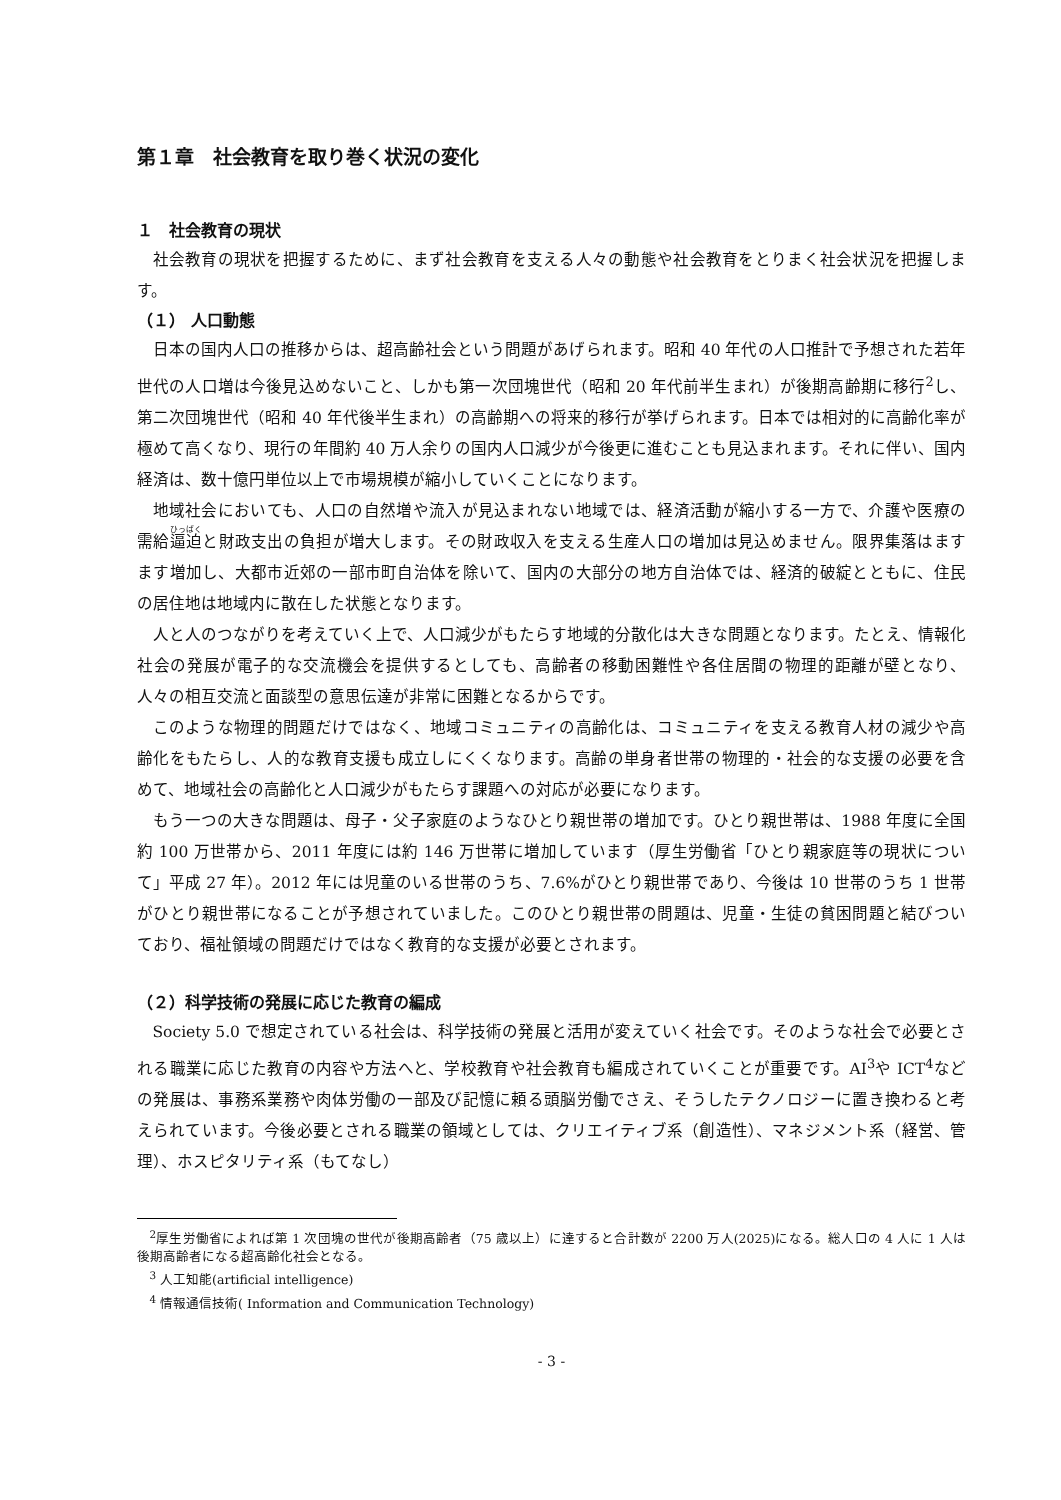第１章　社会教育を取り巻く状況の変化
１　社会教育の現状
社会教育の現状を把握するために、まず社会教育を支える人々の動態や社会教育をとりまく社会状況を把握します。
（１） 人口動態
日本の国内人口の推移からは、超高齢社会という問題があげられます。昭和 40 年代の人口推計で予想された若年世代の人口増は今後見込めないこと、しかも第一次団塊世代（昭和 20 年代前半生まれ）が後期高齢期に移行<sup>2</sup>し、第二次団塊世代（昭和 40 年代後半生まれ）の高齢期への将来的移行が挙げられます。日本では相対的に高齢化率が極めて高くなり、現行の年間約 40 万人余りの国内人口減少が今後更に進むことも見込まれます。それに伴い、国内経済は、数十億円単位以上で市場規模が縮小していくことになります。
地域社会においても、人口の自然増や流入が見込まれない地域では、経済活動が縮小する一方で、介護や医療の需給逼迫と財政支出の負担が増大します。その財政収入を支える生産人口の増加は見込めません。限界集落はますます増加し、大都市近郊の一部市町自治体を除いて、国内の大部分の地方自治体では、経済的破綻とともに、住民の居住地は地域内に散在した状態となります。
人と人のつながりを考えていく上で、人口減少がもたらす地域的分散化は大きな問題となります。たとえ、情報化社会の発展が電子的な交流機会を提供するとしても、高齢者の移動困難性や各住居間の物理的距離が壁となり、人々の相互交流と面談型の意思伝達が非常に困難となるからです。
このような物理的問題だけではなく、地域コミュニティの高齢化は、コミュニティを支える教育人材の減少や高齢化をもたらし、人的な教育支援も成立しにくくなります。高齢の単身者世帯の物理的・社会的な支援の必要を含めて、地域社会の高齢化と人口減少がもたらす課題への対応が必要になります。
もう一つの大きな問題は、母子・父子家庭のようなひとり親世帯の増加です。ひとり親世帯は、1988 年度に全国約 100 万世帯から、2011 年度には約 146 万世帯に増加しています（厚生労働省「ひとり親家庭等の現状について」平成 27 年）。2012 年には児童のいる世帯のうち、7.6%がひとり親世帯であり、今後は 10 世帯のうち 1 世帯がひとり親世帯になることが予想されていました。このひとり親世帯の問題は、児童・生徒の貧困問題と結びついており、福祉領域の問題だけではなく教育的な支援が必要とされます。
（２）科学技術の発展に応じた教育の編成
Society 5.0 で想定されている社会は、科学技術の発展と活用が変えていく社会です。そのような社会で必要とされる職業に応じた教育の内容や方法へと、学校教育や社会教育も編成されていくことが重要です。AI<sup>3</sup>や ICT<sup>4</sup>などの発展は、事務系業務や肉体労働の一部及び記憶に頼る頭脳労働でさえ、そうしたテクノロジーに置き換わると考えられています。今後必要とされる職業の領域としては、クリエイティブ系（創造性）、マネジメント系（経営、管理）、ホスピタリティ系（もてなし）
<sup>2</sup> 厚生労働省によれば第 1 次団塊の世代が後期高齢者（75 歳以上）に達すると合計数が 2200 万人(2025)になる。総人口の 4 人に 1 人は後期高齢者になる超高齢化社会となる。
<sup>3</sup> 人工知能(artificial intelligence)
<sup>4</sup> 情報通信技術( Information and Communication Technology)
- 3 -